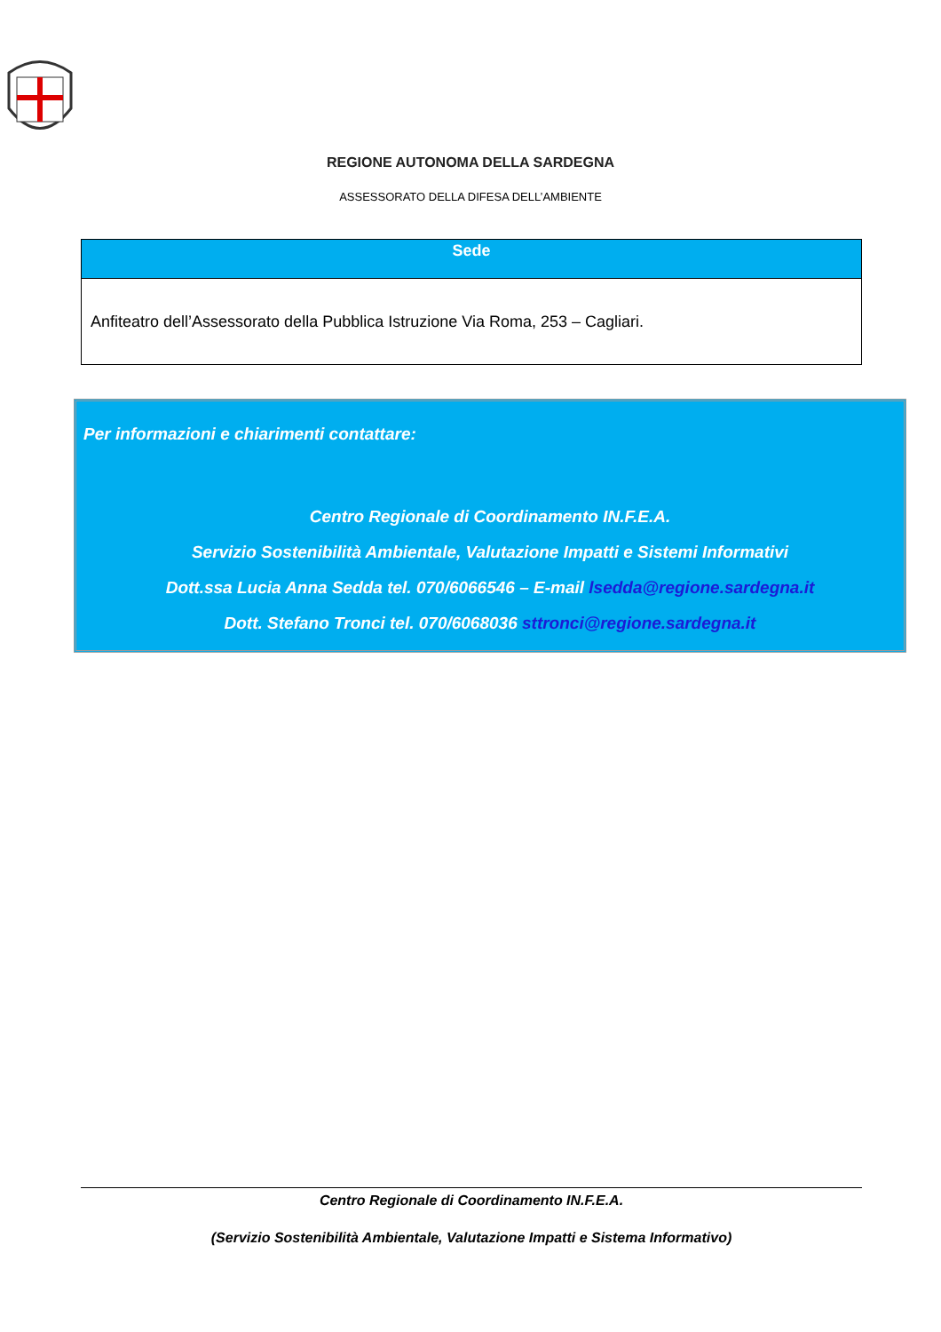REGIONE AUTONOMA DELLA SARDEGNA
ASSESSORATO DELLA DIFESA DELL’AMBIENTE
| Sede |
| --- |
| Anfiteatro dell’Assessorato della Pubblica Istruzione Via Roma, 253 – Cagliari. |
Per informazioni e chiarimenti contattare:
Centro Regionale di Coordinamento IN.F.E.A.
Servizio Sostenibilità Ambientale, Valutazione Impatti e Sistemi Informativi
Dott.ssa Lucia Anna Sedda tel. 070/6066546 – E-mail lsedda@regione.sardegna.it
Dott. Stefano Tronci tel. 070/6068036 sttronci@regione.sardegna.it
Centro Regionale di Coordinamento IN.F.E.A.
(Servizio Sostenibilità Ambientale, Valutazione Impatti e Sistema Informativo)